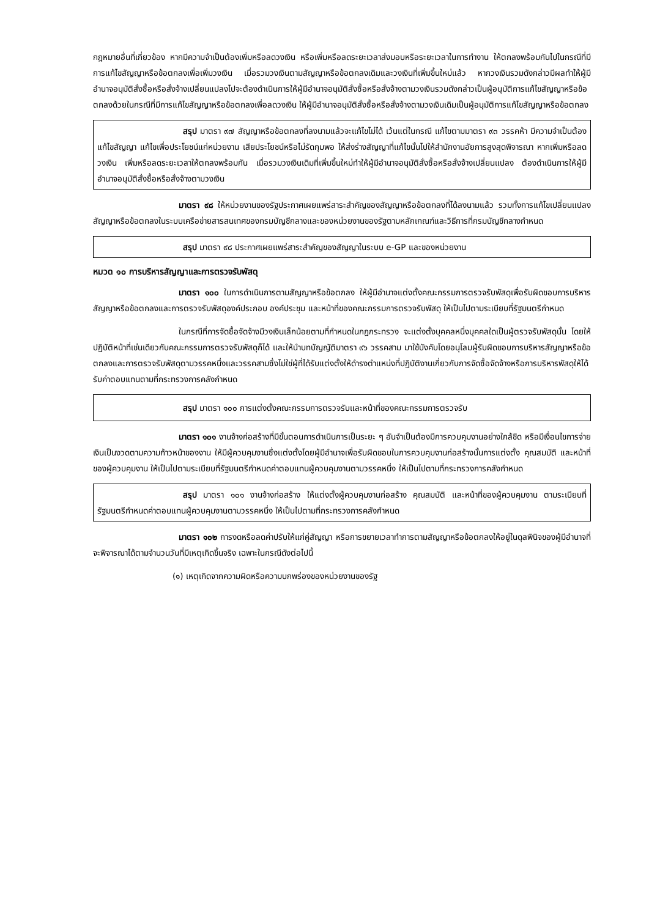กฎหมายอื่นที่เกี่ยวข้อง หากมีความจำเป็นต้องเพิ่มหรือลดวงเงิน หรือเพิ่มหรือลดระยะเวลาส่งมอบหรือระยะเวลาในการทำงาน ให้ตกลงพร้อมกันไปในกรณีที่มีการแก้ไขสัญญาหรือข้อตกลงเพื่อเพิ่มวงเงิน เมื่อรวมวงเงินตามสัญญาหรือข้อตกลงเดิมและวงเงินที่เพิ่มขึ้นใหม่แล้ว หากวงเงินรวมดังกล่าวมีผลทำให้ผู้มีอำนาจอนุมัติสั่งซื้อหรือสั่งจ้างเปลี่ยนแปลงไปจะต้องดำเนินการให้ผู้มีอำนาจอนุมัติสั่งซื้อหรือสั่งจ้างตามวงเงินรวมดังกล่าวเป็นผู้อนุมัติการแก้ไขสัญญาหรือข้อตกลงด้วยในกรณีที่มีการแก้ไขสัญญาหรือข้อตกลงเพื่อลดวงเงิน ให้ผู้มีอำนาจอนุมัติสั่งซื้อหรือสั่งจ้างตามวงเงินเดิมเป็นผู้อนุมัติการแก้ไขสัญญาหรือข้อตกลง
สรุป มาตรา ๙๗ สัญญาหรือข้อตกลงที่ลงนามแล้วจะแก้ไขไม่ได้ เว้นแต่ในกรณี แก้ไขตามมาตรา ๙๓ วรรคห้า มีความจำเป็นต้องแก้ไขสัญญา แก้ไขเพื่อประโยชน์แก่หน่วยงาน เสียประโยชน์หรือไม่รัดกุมพอ ให้ส่งร่างสัญญาที่แก้ไขนั้นไปให้สำนักงานอัยการสูงสุดพิจารณา หากเพิ่มหรือลดวงเงิน เพิ่มหรือลดระยะเวลาให้ตกลงพร้อมกัน เมื่อรวมวงเงินเดิมที่เพิ่มขึ้นใหม่ทำให้ผู้มีอำนาจอนุมัติสั่งซื้อหรือสั่งจ้างเปลี่ยนแปลง ต้องดำเนินการให้ผู้มีอำนาจอนุมัติสั่งซื้อหรือสั่งจ้างตามวงเงิน
มาตรา ๙๘ ให้หน่วยงานของรัฐประกาศเผยแพร่สาระสำคัญของสัญญาหรือข้อตกลงที่ได้ลงนามแล้ว รวมทั้งการแก้ไขเปลี่ยนแปลงสัญญาหรือข้อตกลงในระบบเครือข่ายสารสนเทศของกรมบัญชีกลางและของหน่วยงานของรัฐตามหลักเกณฑ์และวิธีการที่กรมบัญชีกลางกำหนด
สรุป มาตรา ๙๘ ประกาศเผยแพร่สาระสำคัญของสัญญาในระบบ e-GP และของหน่วยงาน
หมวด ๑๐ การบริหารสัญญาและการตรวจรับพัสดุ
มาตรา ๑๐๐ ในการดำเนินการตามสัญญาหรือข้อตกลง ให้ผู้มีอำนาจแต่งตั้งคณะกรรมการตรวจรับพัสดุเพื่อรับผิดชอบการบริหารสัญญาหรือข้อตกลงและการตรวจรับพัสดุองค์ประกอบ องค์ประชุม และหน้าที่ของคณะกรรมการตรวจรับพัสดุ ให้เป็นไปตามระเบียบที่รัฐมนตรีกำหนด
ในกรณีที่การจัดซื้อจัดจ้างมีวงเงินเล็กน้อยตามที่กำหนดในกฎกระทรวง จะแต่งตั้งบุคคลหนึ่งบุคคลใดเป็นผู้ตรวจรับพัสดุนั้น โดยให้ปฏิบัติหน้าที่เช่นเดียวกับคณะกรรมการตรวจรับพัสดุก็ได้ และให้นำบทบัญญัติมาตรา ๙๖ วรรคสาม มาใช้บังคับโดยอนุโลมผู้รับผิดชอบการบริหารสัญญาหรือข้อตกลงและการตรวจรับพัสดุตามวรรคหนึ่งและวรรคสามซึ่งไม่ใช่ผู้ที่ได้รับแต่งตั้งให้ดำรงตำแหน่งที่ปฏิบัติงานเกี่ยวกับการจัดซื้อจัดจ้างหรือการบริหารพัสดุให้ได้รับค่าตอบแทนตามที่กระทรวงการคลังกำหนด
สรุป มาตรา ๑๐๐ การแต่งตั้งคณะกรรมการตรวจรับและหน้าที่ของคณะกรรมการตรวจรับ
มาตรา ๑๐๑ งานจ้างก่อสร้างที่มีขั้นตอนการดำเนินการเป็นระยะ ๆ อันจำเป็นต้องมีการควบคุมงานอย่างใกล้ชิด หรือมีเงื่อนไขการจ่ายเงินเป็นงวดตามความก้าวหน้าของงาน ให้มีผู้ควบคุมงานซึ่งแต่งตั้งโดยผู้มีอำนาจเพื่อรับผิดชอบในการควบคุมงานก่อสร้างนั้นการแต่งตั้ง คุณสมบัติ และหน้าที่ของผู้ควบคุมงาน ให้เป็นไปตามระเบียบที่รัฐมนตรีกำหนดค่าตอบแทนผู้ควบคุมงานตามวรรคหนึ่ง ให้เป็นไปตามที่กระทรวงการคลังกำหนด
สรุป มาตรา ๑๐๑ งานจ้างก่อสร้าง ให้แต่งตั้งผู้ควบคุมงานก่อสร้าง คุณสมบัติ และหน้าที่ของผู้ควบคุมงาน ตามระเบียบที่รัฐมนตรีกำหนดค่าตอบแทนผู้ควบคุมงานตามวรรคหนึ่ง ให้เป็นไปตามที่กระทรวงการคลังกำหนด
มาตรา ๑๐๒ การงดหรือลดค่าปรับให้แก่คู่สัญญา หรือการขยายเวลาทำการตามสัญญาหรือข้อตกลงให้อยู่ในดุลพินิจของผู้มีอำนาจที่จะพิจารณาได้ตามจำนวนวันที่มีเหตุเกิดขึ้นจริง เฉพาะในกรณีดังต่อไปนี้
(๑) เหตุเกิดจากความผิดหรือความบกพร่องของหน่วยงานของรัฐ